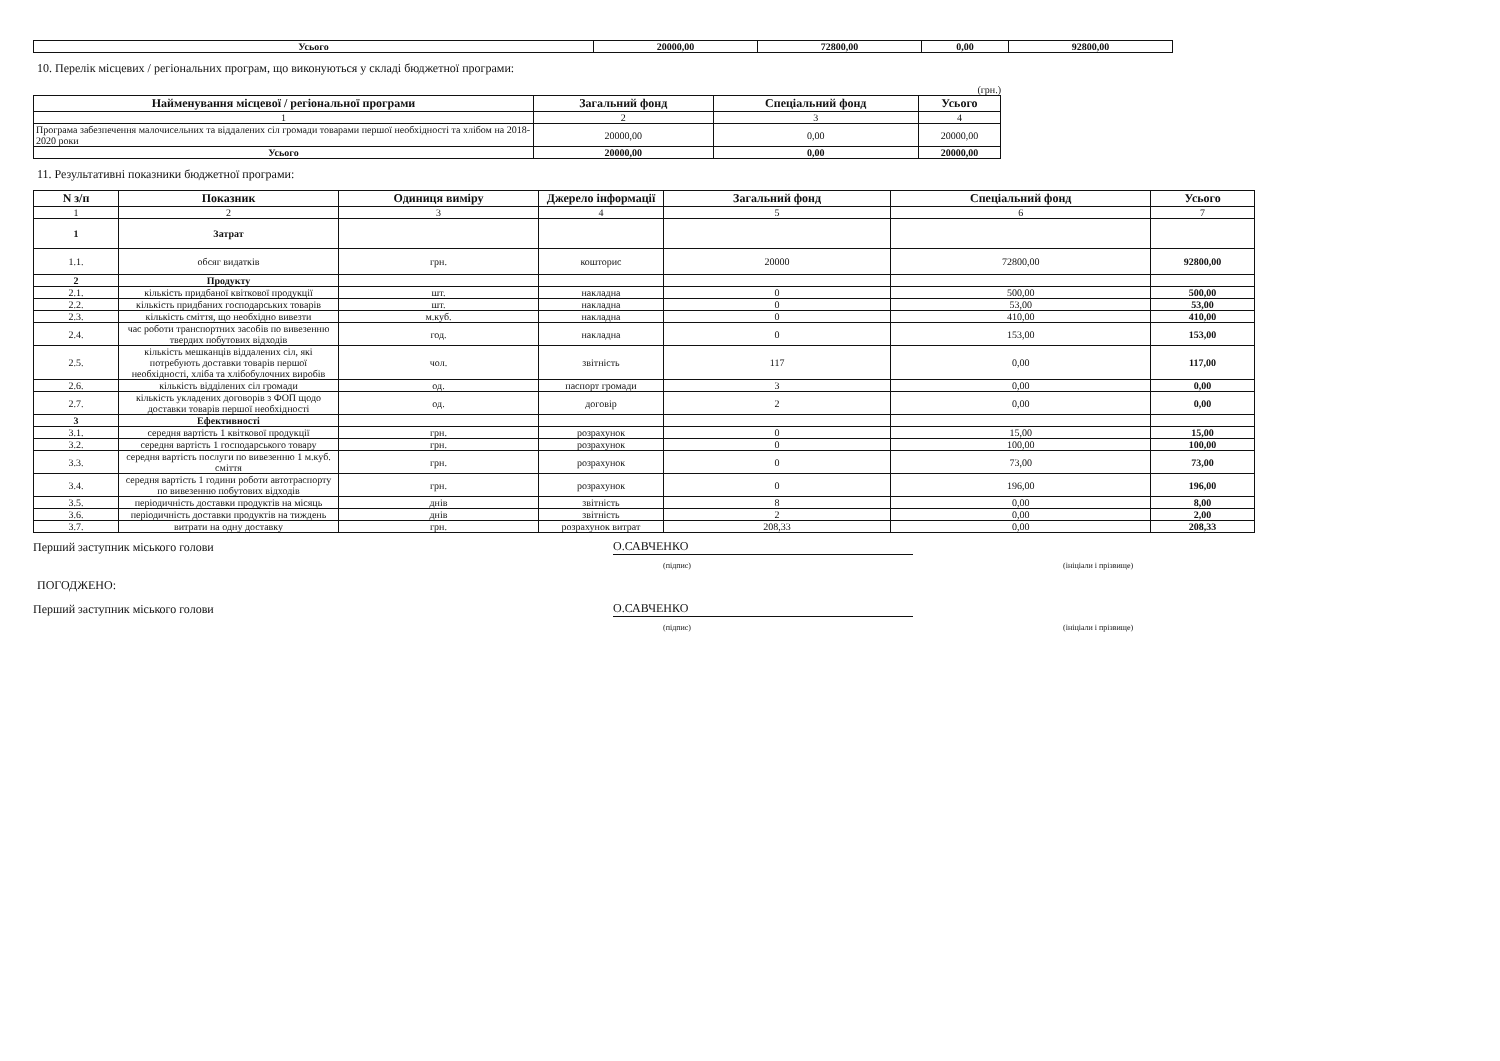| Усього | 20000,00 | 72800,00 | 0,00 | 92800,00 |
10. Перелік місцевих / регіональних програм, що виконуються у складі бюджетної програми:
(грн.)
| Найменування місцевої / регіональної програми | Загальний фонд | Спеціальний фонд | Усього |
| --- | --- | --- | --- |
| 1 | 2 | 3 | 4 |
| Програма забезпечення малочисельних та віддалених сіл громади товарами першої необхідності та хлібом на 2018-2020 роки | 20000,00 | 0,00 | 20000,00 |
| Усього | 20000,00 | 0,00 | 20000,00 |
11. Результативні показники бюджетної програми:
| N з/п | Показник | Одиниця виміру | Джерело інформації | Загальний фонд | Спеціальний фонд | Усього |
| --- | --- | --- | --- | --- | --- | --- |
| 1 | 2 | 3 | 4 | 5 | 6 | 7 |
| 1 | Затрат | | | | | |
| 1.1. | обсяг видатків | грн. | кошторис | 20000 | 72800,00 | 92800,00 |
| 2 | Продукту | | | | | |
| 2.1. | кількість придбаної квіткової продукції | шт. | накладна | 0 | 500,00 | 500,00 |
| 2.2. | кількість придбаних господарських товарів | шт. | накладна | 0 | 53,00 | 53,00 |
| 2.3. | кількість сміття, що необхідно вивезти | м.куб. | накладна | 0 | 410,00 | 410,00 |
| 2.4. | час роботи транспортних засобів по вивезенню твердих побутових відходів | год. | накладна | 0 | 153,00 | 153,00 |
| 2.5. | кількість мешканців віддалених сіл, які потребують доставки товарів першої необхідності, хліба та хлібобулочних виробів | чол. | звітність | 117 | 0,00 | 117,00 |
| 2.6. | кількість відділених сіл громади | од. | паспорт громади | 3 | 0,00 | 0,00 |
| 2.7. | кількість укладених договорів з ФОП щодо доставки товарів першої необхідності | од. | договір | 2 | 0,00 | 0,00 |
| 3 | Ефективності | | | | | |
| 3.1. | середня вартість 1 квіткової продукції | грн. | розрахунок | 0 | 15,00 | 15,00 |
| 3.2. | середня вартість 1 господарського товару | грн. | розрахунок | 0 | 100,00 | 100,00 |
| 3.3. | середня вартість послуги по вивезенню 1 м.куб. сміття | грн. | розрахунок | 0 | 73,00 | 73,00 |
| 3.4. | середня вартість 1 години роботи автотраспорту по вивезенню побутових відходів | грн. | розрахунок | 0 | 196,00 | 196,00 |
| 3.5. | періодичність доставки продуктів на місяць | днів | звітність | 8 | 0,00 | 8,00 |
| 3.6. | періодичність доставки продуктів на тиждень | днів | звітність | 2 | 0,00 | 2,00 |
| 3.7. | витрати на одну доставку | грн. | розрахунок витрат | 208,33 | 0,00 | 208,33 |
Перший заступник міського голови
О.САВЧЕНКО
(підпис) (ініціали і прізвище)
ПОГОДЖЕНО:
Перший заступник міського голови
О.САВЧЕНКО
(підпис) (ініціали і прізвище)